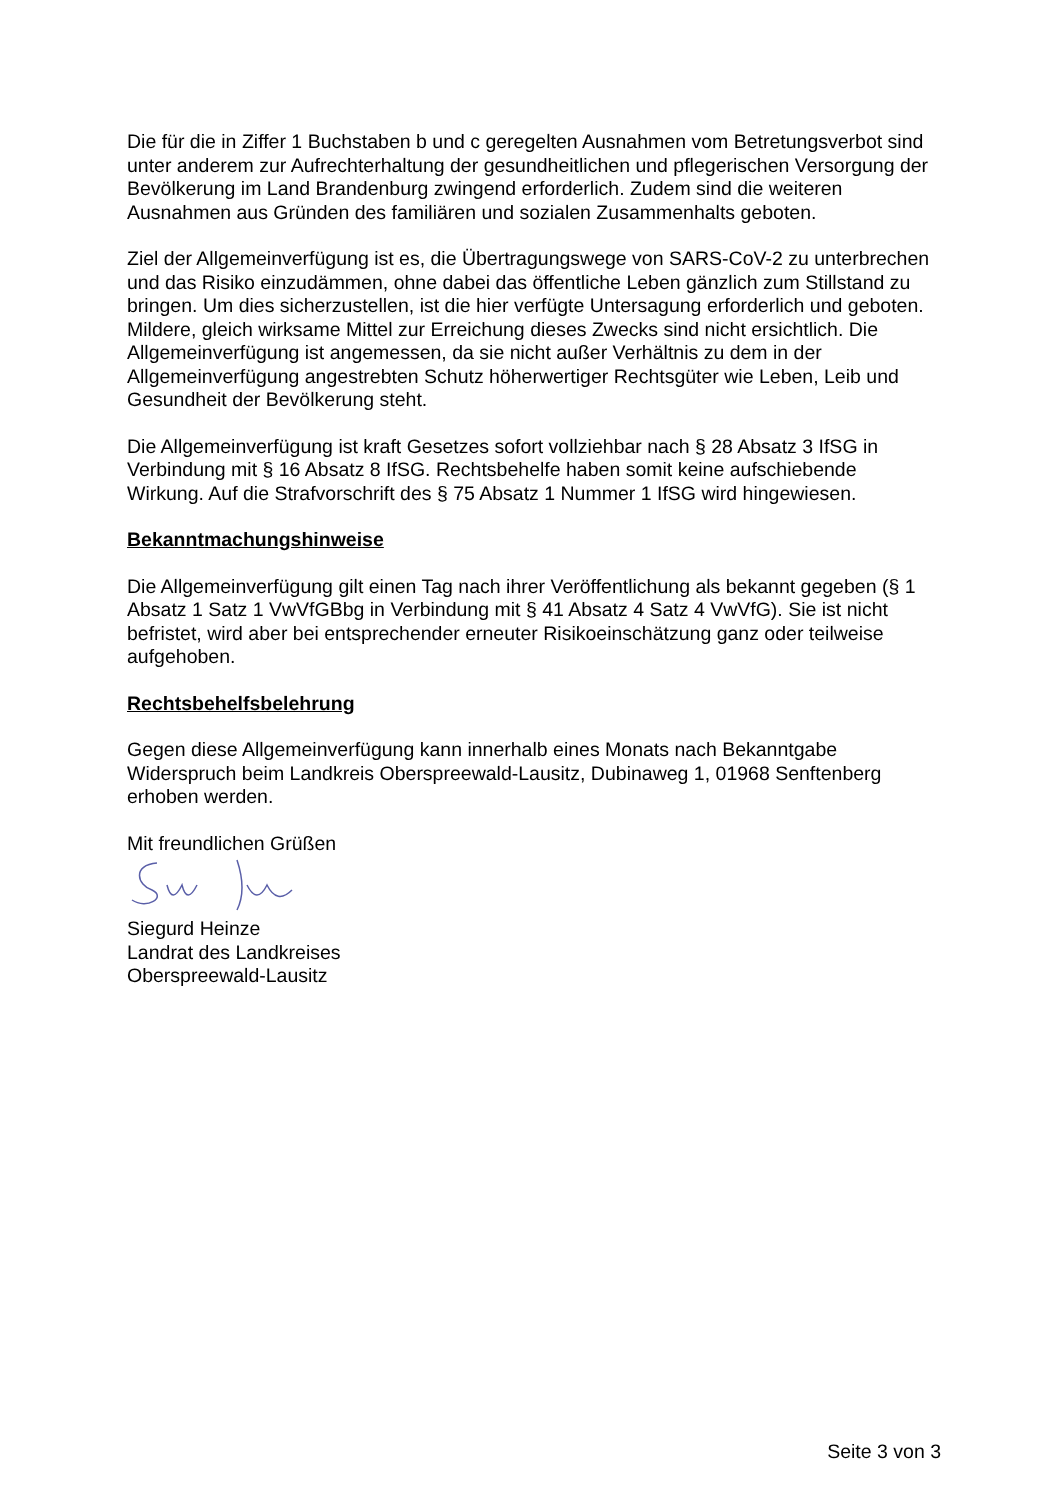Die für die in Ziffer 1 Buchstaben b und c geregelten Ausnahmen vom Betretungsverbot sind unter anderem zur Aufrechterhaltung der gesundheitlichen und pflegerischen Versorgung der Bevölkerung im Land Brandenburg zwingend erforderlich. Zudem sind die weiteren Ausnahmen aus Gründen des familiären und sozialen Zusammenhalts geboten.
Ziel der Allgemeinverfügung ist es, die Übertragungswege von SARS-CoV-2 zu unterbrechen und das Risiko einzudämmen, ohne dabei das öffentliche Leben gänzlich zum Stillstand zu bringen. Um dies sicherzustellen, ist die hier verfügte Untersagung erforderlich und geboten. Mildere, gleich wirksame Mittel zur Erreichung dieses Zwecks sind nicht ersichtlich. Die Allgemeinverfügung ist angemessen, da sie nicht außer Verhältnis zu dem in der Allgemeinverfügung angestrebten Schutz höherwertiger Rechtsgüter wie Leben, Leib und Gesundheit der Bevölkerung steht.
Die Allgemeinverfügung ist kraft Gesetzes sofort vollziehbar nach § 28 Absatz 3 IfSG in Verbindung mit § 16 Absatz 8 IfSG. Rechtsbehelfe haben somit keine aufschiebende Wirkung. Auf die Strafvorschrift des § 75 Absatz 1 Nummer 1 IfSG wird hingewiesen.
Bekanntmachungshinweise
Die Allgemeinverfügung gilt einen Tag nach ihrer Veröffentlichung als bekannt gegeben (§ 1 Absatz 1 Satz 1 VwVfGBbg in Verbindung mit § 41 Absatz 4 Satz 4 VwVfG). Sie ist nicht befristet, wird aber bei entsprechender erneuter Risikoeinschätzung ganz oder teilweise aufgehoben.
Rechtsbehelfsbelehrung
Gegen diese Allgemeinverfügung kann innerhalb eines Monats nach Bekanntgabe Widerspruch beim Landkreis Oberspreewald-Lausitz, Dubinaweg 1, 01968 Senftenberg erhoben werden.
Mit freundlichen Grüßen
Siegurd Heinze
Landrat des Landkreises
Oberspreewald-Lausitz
Seite 3 von 3